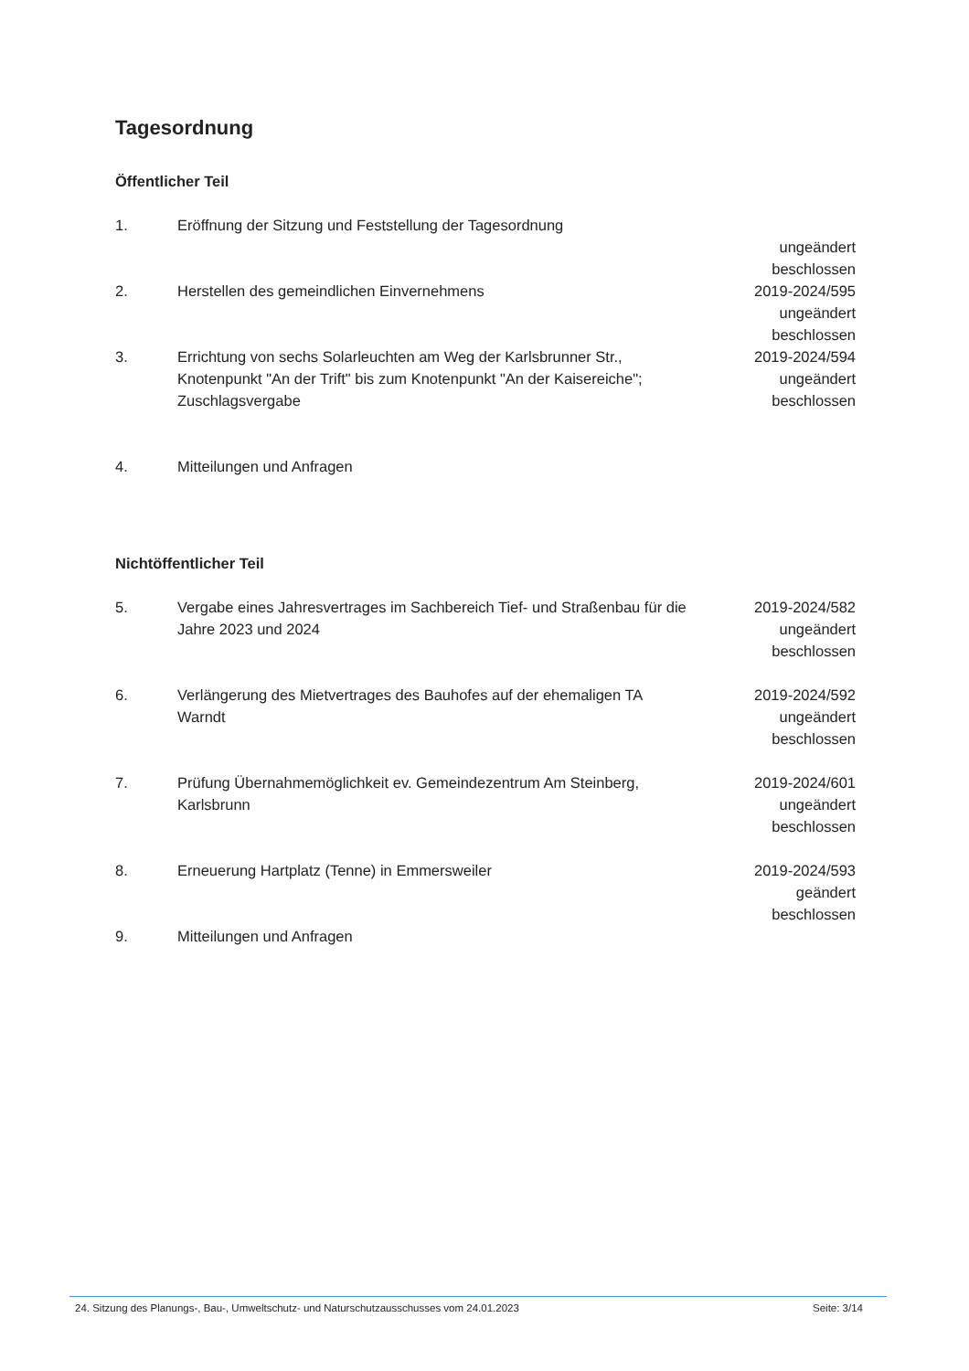Tagesordnung
Öffentlicher Teil
1. Eröffnung der Sitzung und Feststellung der Tagesordnung
ungeändert
beschlossen
2. Herstellen des gemeindlichen Einvernehmens 2019-2024/595
ungeändert
beschlossen
3. Errichtung von sechs Solarleuchten am Weg der Karlsbrunner Str., Knotenpunkt "An der Trift" bis zum Knotenpunkt "An der Kaisereiche"; Zuschlagsvergabe
2019-2024/594
ungeändert
beschlossen
4. Mitteilungen und Anfragen
Nichtöffentlicher Teil
5. Vergabe eines Jahresvertrages im Sachbereich Tief- und Straßenbau für die Jahre 2023 und 2024
2019-2024/582
ungeändert
beschlossen
6. Verlängerung des Mietvertrages des Bauhofes auf der ehemaligen TA Warndt
2019-2024/592
ungeändert
beschlossen
7. Prüfung Übernahmemöglichkeit ev. Gemeindezentrum Am Steinberg, Karlsbrunn
2019-2024/601
ungeändert
beschlossen
8. Erneuerung Hartplatz (Tenne) in Emmersweiler 2019-2024/593
geändert
beschlossen
9. Mitteilungen und Anfragen
24. Sitzung des Planungs-, Bau-, Umweltschutz- und Naturschutzausschusses vom 24.01.2023 Seite: 3/14